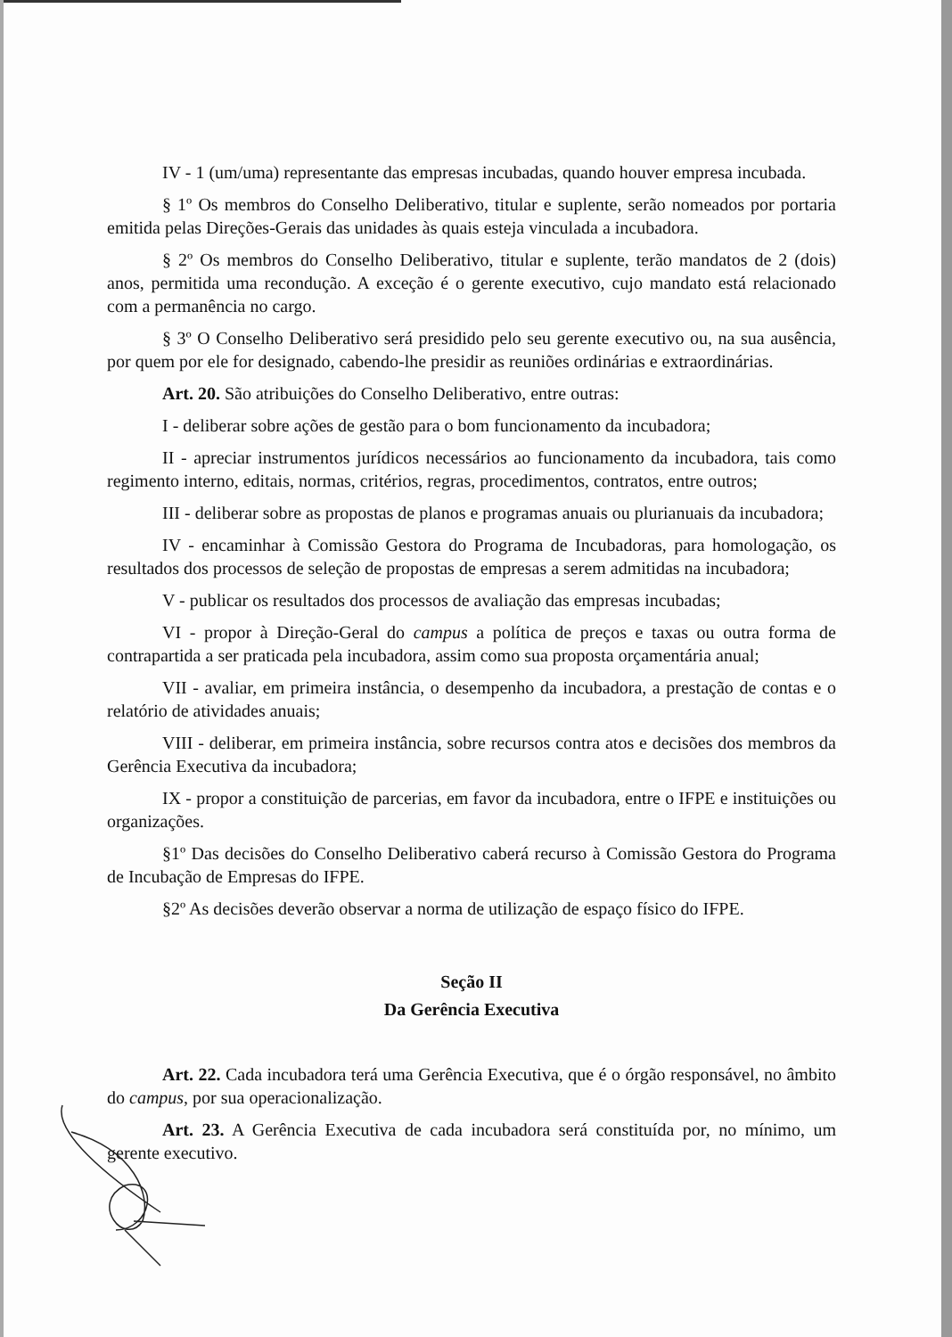IV - 1 (um/uma) representante das empresas incubadas, quando houver empresa incubada.
§ 1º Os membros do Conselho Deliberativo, titular e suplente, serão nomeados por portaria emitida pelas Direções-Gerais das unidades às quais esteja vinculada a incubadora.
§ 2º Os membros do Conselho Deliberativo, titular e suplente, terão mandatos de 2 (dois) anos, permitida uma recondução. A exceção é o gerente executivo, cujo mandato está relacionado com a permanência no cargo.
§ 3º O Conselho Deliberativo será presidido pelo seu gerente executivo ou, na sua ausência, por quem por ele for designado, cabendo-lhe presidir as reuniões ordinárias e extraordinárias.
Art. 20. São atribuições do Conselho Deliberativo, entre outras:
I - deliberar sobre ações de gestão para o bom funcionamento da incubadora;
II - apreciar instrumentos jurídicos necessários ao funcionamento da incubadora, tais como regimento interno, editais, normas, critérios, regras, procedimentos, contratos, entre outros;
III - deliberar sobre as propostas de planos e programas anuais ou plurianuais da incubadora;
IV - encaminhar à Comissão Gestora do Programa de Incubadoras, para homologação, os resultados dos processos de seleção de propostas de empresas a serem admitidas na incubadora;
V - publicar os resultados dos processos de avaliação das empresas incubadas;
VI - propor à Direção-Geral do campus a política de preços e taxas ou outra forma de contrapartida a ser praticada pela incubadora, assim como sua proposta orçamentária anual;
VII - avaliar, em primeira instância, o desempenho da incubadora, a prestação de contas e o relatório de atividades anuais;
VIII - deliberar, em primeira instância, sobre recursos contra atos e decisões dos membros da Gerência Executiva da incubadora;
IX - propor a constituição de parcerias, em favor da incubadora, entre o IFPE e instituições ou organizações.
§1º Das decisões do Conselho Deliberativo caberá recurso à Comissão Gestora do Programa de Incubação de Empresas do IFPE.
§2º As decisões deverão observar a norma de utilização de espaço físico do IFPE.
Seção II
Da Gerência Executiva
Art. 22. Cada incubadora terá uma Gerência Executiva, que é o órgão responsável, no âmbito do campus, por sua operacionalização.
Art. 23. A Gerência Executiva de cada incubadora será constituída por, no mínimo, um gerente executivo.